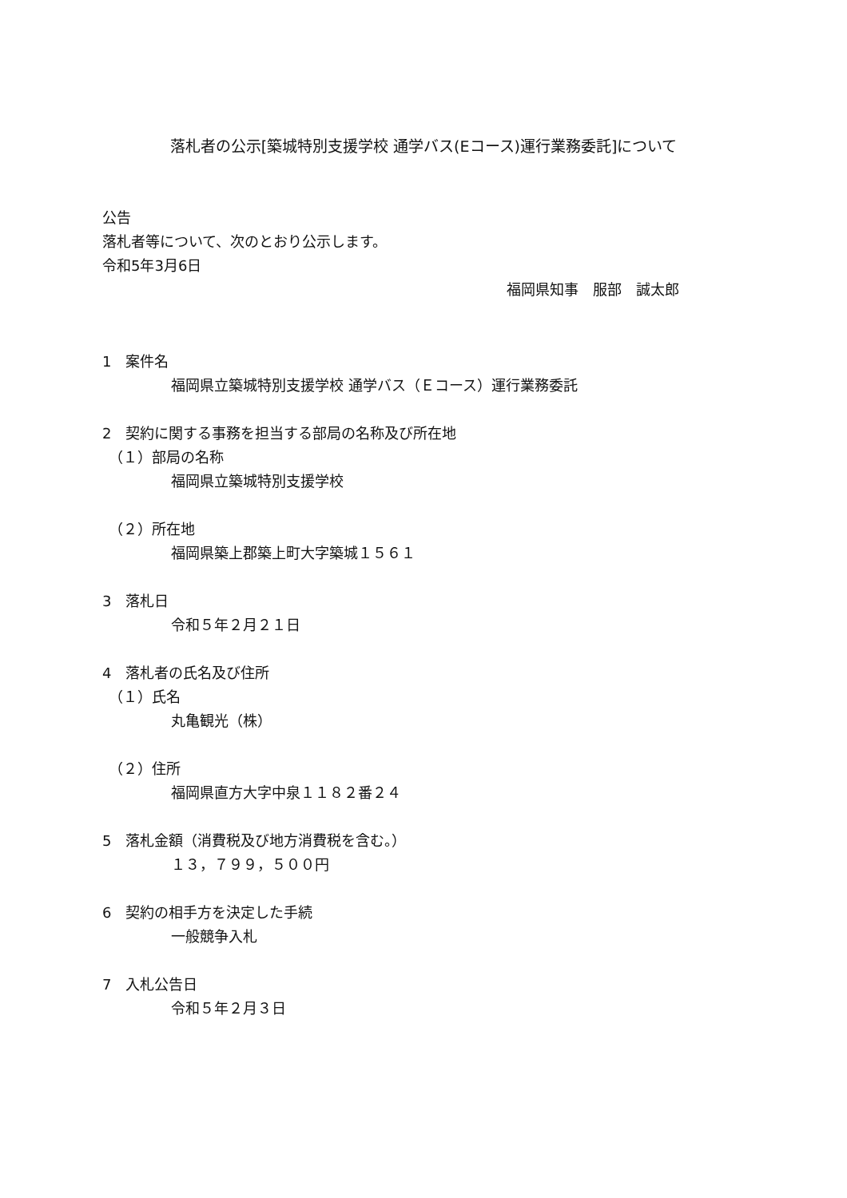落札者の公示[築城特別支援学校 通学バス(Eコース)運行業務委託]について
公告
落札者等について、次のとおり公示します。
令和5年3月6日
福岡県知事　服部　誠太郎
1　案件名
福岡県立築城特別支援学校 通学バス（Ｅコース）運行業務委託
2　契約に関する事務を担当する部局の名称及び所在地
（１）部局の名称
福岡県立築城特別支援学校
（２）所在地
福岡県築上郡築上町大字築城１５６１
3　落札日
令和５年２月２１日
4　落札者の氏名及び住所
（１）氏名
丸亀観光（株）
（２）住所
福岡県直方大字中泉１１８２番２４
5　落札金額（消費税及び地方消費税を含む。）
１３，７９９，５００円
6　契約の相手方を決定した手続
一般競争入札
7　入札公告日
令和５年２月３日